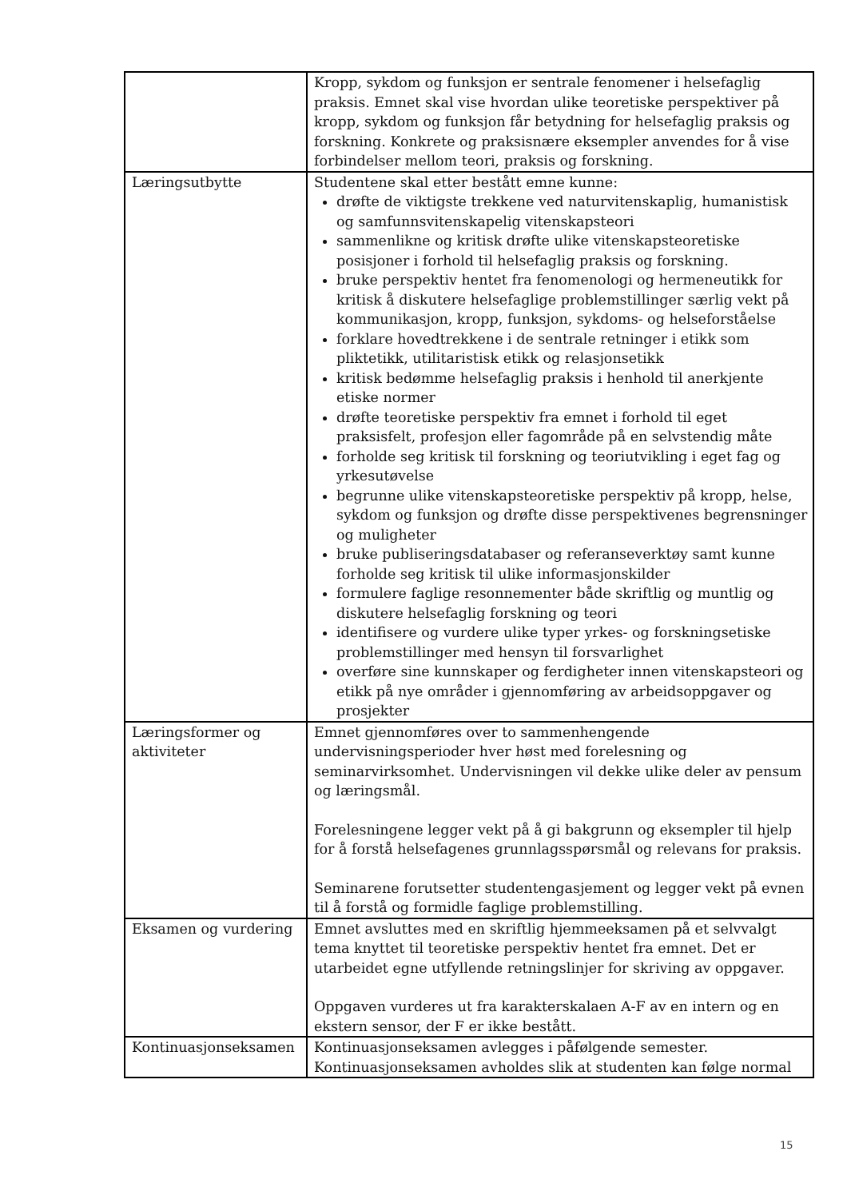| | Kropp, sykdom og funksjon er sentrale fenomener i helsefaglig praksis. Emnet skal vise hvordan ulike teoretiske perspektiver på kropp, sykdom og funksjon får betydning for helsefaglig praksis og forskning. Konkrete og praksisnære eksempler anvendes for å vise forbindelser mellom teori, praksis og forskning. |
| Læringsutbytte | Studentene skal etter bestått emne kunne: drøfte de viktigste trekkene ved naturvitenskaplig, humanistisk og samfunnsvitenskapelig vitenskapsteori sammenlikne og kritisk drøfte ulike vitenskapsteoretiske posisjoner i forhold til helsefaglig praksis og forskning. bruke perspektiv hentet fra fenomenologi og hermeneutikk for kritisk å diskutere helsefaglige problemstillinger særlig vekt på kommunikasjon, kropp, funksjon, sykdoms- og helseforståelse forklare hovedtrekkene i de sentrale retninger i etikk som pliktetikk, utilitaristisk etikk og relasjonsetikk kritisk bedømme helsefaglig praksis i henhold til anerkjente etiske normer drøfte teoretiske perspektiv fra emnet i forhold til eget praksisfelt, profesjon eller fagområde på en selvstendig måte forholde seg kritisk til forskning og teoriutvikling i eget fag og yrkesutøvelse begrunne ulike vitenskapsteoretiske perspektiv på kropp, helse, sykdom og funksjon og drøfte disse perspektivenes begrensninger og muligheter bruke publiseringsdatabaser og referanseverktøy samt kunne forholde seg kritisk til ulike informasjonskilder formulere faglige resonnementer både skriftlig og muntlig og diskutere helsefaglig forskning og teori identifisere og vurdere ulike typer yrkes- og forskningsetiske problemstillinger med hensyn til forsvarlighet overføre sine kunnskaper og ferdigheter innen vitenskapsteori og etikk på nye områder i gjennomføring av arbeidsoppgaver og prosjekter |
| Læringsformer og aktiviteter | Emnet gjennomføres over to sammenhengende undervisningsperioder hver høst med forelesning og seminarvirksomhet. Undervisningen vil dekke ulike deler av pensum og læringsmål. Forelesningene legger vekt på å gi bakgrunn og eksempler til hjelp for å forstå helsefagenes grunnlagsspørsmål og relevans for praksis. Seminarene forutsetter studentengasjement og legger vekt på evnen til å forstå og formidle faglige problemstilling. |
| Eksamen og vurdering | Emnet avsluttes med en skriftlig hjemmeeksamen på et selvvalgt tema knyttet til teoretiske perspektiv hentet fra emnet. Det er utarbeidet egne utfyllende retningslinjer for skriving av oppgaver. Oppgaven vurderes ut fra karakterskalaen A-F av en intern og en ekstern sensor, der F er ikke bestått. |
| Kontinuasjonseksamen | Kontinuasjonseksamen avlegges i påfølgende semester. Kontinuasjonseksamen avholdes slik at studenten kan følge normal |
15